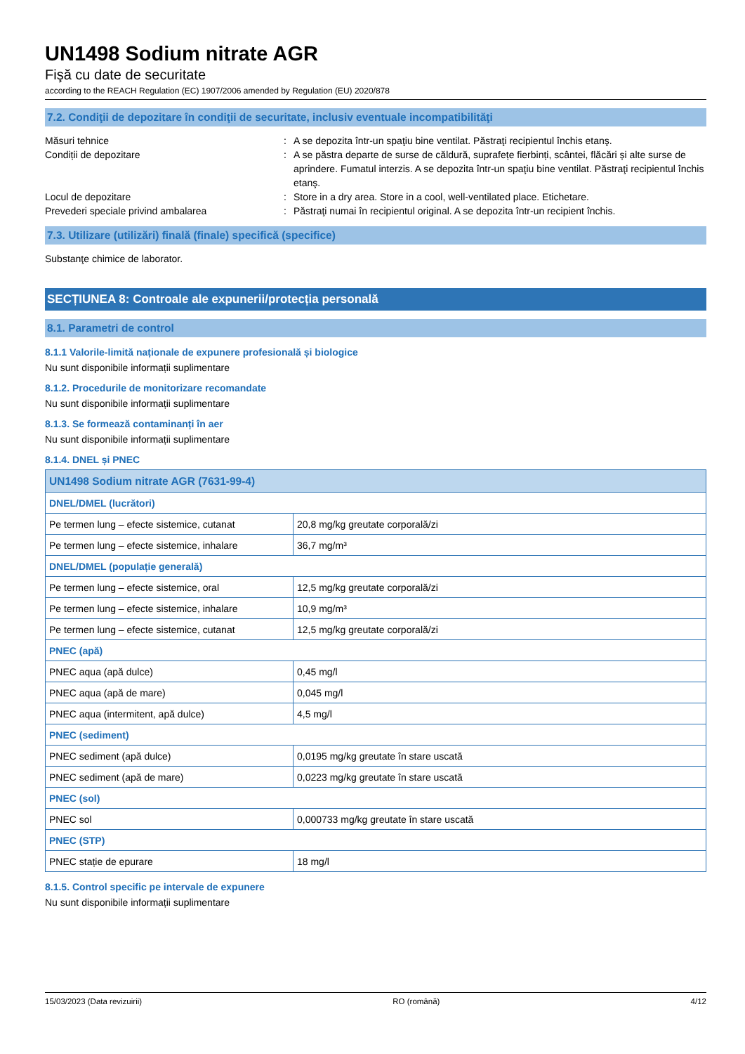UN1498 Sodium nitrate AGR
Fişă cu date de securitate
according to the REACH Regulation (EC) 1907/2006 amended by Regulation (EU) 2020/878
7.2. Condiţii de depozitare în condiţii de securitate, inclusiv eventuale incompatibilităţi
Măsuri tehnice
:
A se depozita într-un spaţiu bine ventilat. Păstraţi recipientul închis etanş.
Condiții de depozitare
:
A se păstra departe de surse de căldură, suprafețe fierbinți, scântei, flăcări și alte surse de aprindere. Fumatul interzis. A se depozita într-un spaţiu bine ventilat. Păstraţi recipientul închis etanş.
Locul de depozitare
:
Store in a dry area. Store in a cool, well-ventilated place. Etichetare.
Prevederi speciale privind ambalarea
:
Păstraţi numai în recipientul original. A se depozita într-un recipient închis.
7.3. Utilizare (utilizări) finală (finale) specifică (specifice)
Substanţe chimice de laborator.
SECȚIUNEA 8: Controale ale expunerii/protecția personală
8.1. Parametri de control
8.1.1 Valorile-limită naționale de expunere profesională și biologice
Nu sunt disponibile informații suplimentare
8.1.2. Procedurile de monitorizare recomandate
Nu sunt disponibile informații suplimentare
8.1.3. Se formează contaminanți în aer
Nu sunt disponibile informații suplimentare
8.1.4. DNEL și PNEC
| UN1498 Sodium nitrate AGR (7631-99-4) | |
| DNEL/DMEL (lucrători) | |
| Pe termen lung – efecte sistemice, cutanat | 20,8 mg/kg greutate corporală/zi |
| Pe termen lung – efecte sistemice, inhalare | 36,7 mg/m³ |
| DNEL/DMEL (populație generală) | |
| Pe termen lung – efecte sistemice, oral | 12,5 mg/kg greutate corporală/zi |
| Pe termen lung – efecte sistemice, inhalare | 10,9 mg/m³ |
| Pe termen lung – efecte sistemice, cutanat | 12,5 mg/kg greutate corporală/zi |
| PNEC (apă) | |
| PNEC aqua (apă dulce) | 0,45 mg/l |
| PNEC aqua (apă de mare) | 0,045 mg/l |
| PNEC aqua (intermitent, apă dulce) | 4,5 mg/l |
| PNEC (sediment) | |
| PNEC sediment (apă dulce) | 0,0195 mg/kg greutate în stare uscată |
| PNEC sediment (apă de mare) | 0,0223 mg/kg greutate în stare uscată |
| PNEC (sol) | |
| PNEC sol | 0,000733 mg/kg greutate în stare uscată |
| PNEC (STP) | |
| PNEC stație de epurare | 18 mg/l |
8.1.5. Control specific pe intervale de expunere
Nu sunt disponibile informații suplimentare
15/03/2023 (Data revizuirii) RO (română) 4/12